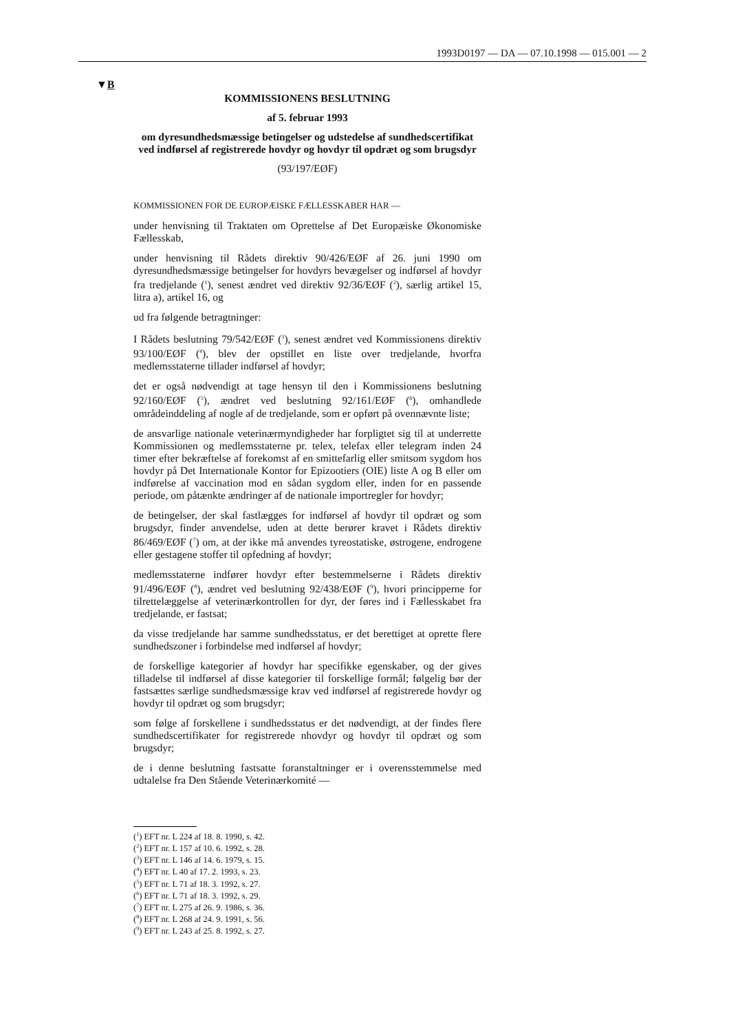1993D0197 — DA — 07.10.1998 — 015.001 — 2
▼B
KOMMISSIONENS BESLUTNING
af 5. februar 1993
om dyresundhedsmæssige betingelser og udstedelse af sundhedscertifikat ved indførsel af registrerede hovdyr og hovdyr til opdræt og som brugsdyr
(93/197/EØF)
KOMMISSIONEN FOR DE EUROPÆISKE FÆLLESSKABER HAR —
under henvisning til Traktaten om Oprettelse af Det Europæiske Økonomiske Fællesskab,
under henvisning til Rådets direktiv 90/426/EØF af 26. juni 1990 om dyresundhedsmæssige betingelser for hovdyrs bevægelser og indførsel af hovdyr fra tredjelande (<sup>1</sup>), senest ændret ved direktiv 92/36/EØF (<sup>2</sup>), særlig artikel 15, litra a), artikel 16, og
ud fra følgende betragtninger:
I Rådets beslutning 79/542/EØF (<sup>3</sup>), senest ændret ved Kommissionens direktiv 93/100/EØF (<sup>4</sup>), blev der opstillet en liste over tredjelande, hvorfra medlemsstaterne tillader indførsel af hovdyr;
det er også nødvendigt at tage hensyn til den i Kommissionens beslutning 92/160/EØF (<sup>5</sup>), ændret ved beslutning 92/161/EØF (<sup>6</sup>), omhandlede områdeinddeling af nogle af de tredjelande, som er opført på ovennævnte liste;
de ansvarlige nationale veterinærmyndigheder har forpligtet sig til at underrette Kommissionen og medlemsstaterne pr. telex, telefax eller telegram inden 24 timer efter bekræftelse af forekomst af en smittefarlig eller smitsom sygdom hos hovdyr på Det Internationale Kontor for Epizootiers (OIE) liste A og B eller om indførelse af vaccination mod en sådan sygdom eller, inden for en passende periode, om påtænkte ændringer af de nationale importregler for hovdyr;
de betingelser, der skal fastlægges for indførsel af hovdyr til opdræt og som brugsdyr, finder anvendelse, uden at dette berører kravet i Rådets direktiv 86/469/EØF (<sup>7</sup>) om, at der ikke må anvendes tyreostatiske, østrogene, endrogene eller gestagene stoffer til opfedning af hovdyr;
medlemsstaterne indfører hovdyr efter bestemmelserne i Rådets direktiv 91/496/EØF (<sup>8</sup>), ændret ved beslutning 92/438/EØF (<sup>9</sup>), hvori principperne for tilrettelæggelse af veterinærkontrollen for dyr, der føres ind i Fællesskabet fra tredjelande, er fastsat;
da visse tredjelande har samme sundhedsstatus, er det berettiget at oprette flere sundhedszoner i forbindelse med indførsel af hovdyr;
de forskellige kategorier af hovdyr har specifikke egenskaber, og der gives tilladelse til indførsel af disse kategorier til forskellige formål; følgelig bør der fastsættes særlige sundhedsmæssige krav ved indførsel af registrerede hovdyr og hovdyr til opdræt og som brugsdyr;
som følge af forskellene i sundhedsstatus er det nødvendigt, at der findes flere sundhedscertifikater for registrerede nhovdyr og hovdyr til opdræt og som brugsdyr;
de i denne beslutning fastsatte foranstaltninger er i overensstemmelse med udtalelse fra Den Stående Veterinærkomité —
(<sup>1</sup>) EFT nr. L 224 af 18. 8. 1990, s. 42.
(<sup>2</sup>) EFT nr. L 157 af 10. 6. 1992, s. 28.
(<sup>3</sup>) EFT nr. L 146 af 14. 6. 1979, s. 15.
(<sup>4</sup>) EFT nr. L 40 af 17. 2. 1993, s. 23.
(<sup>5</sup>) EFT nr. L 71 af 18. 3. 1992, s. 27.
(<sup>6</sup>) EFT nr. L 71 af 18. 3. 1992, s. 29.
(<sup>7</sup>) EFT nr. L 275 af 26. 9. 1986, s. 36.
(<sup>8</sup>) EFT nr. L 268 af 24. 9. 1991, s. 56.
(<sup>9</sup>) EFT nr. L 243 af 25. 8. 1992, s. 27.